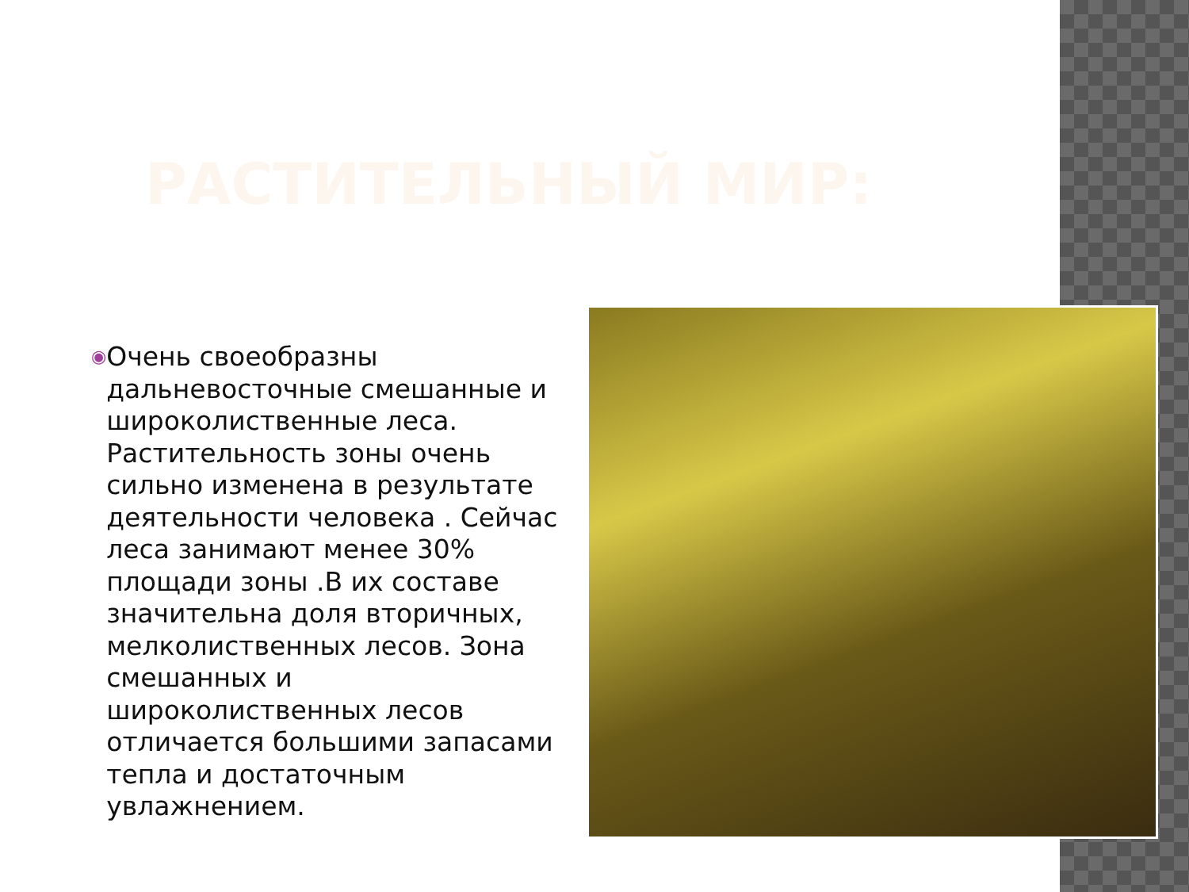РАСТИТЕЛЬНЫЙ МИР:
◉
Очень своеобразны дальневосточные смешанные и широколиственные леса. Растительность зоны очень сильно изменена в результате деятельности человека . Сейчас леса занимают менее 30% площади зоны .В их составе значительна доля вторичных, мелколиственных лесов. Зона смешанных и широколиственных лесов отличается большими запасами тепла и достаточным увлажнением.